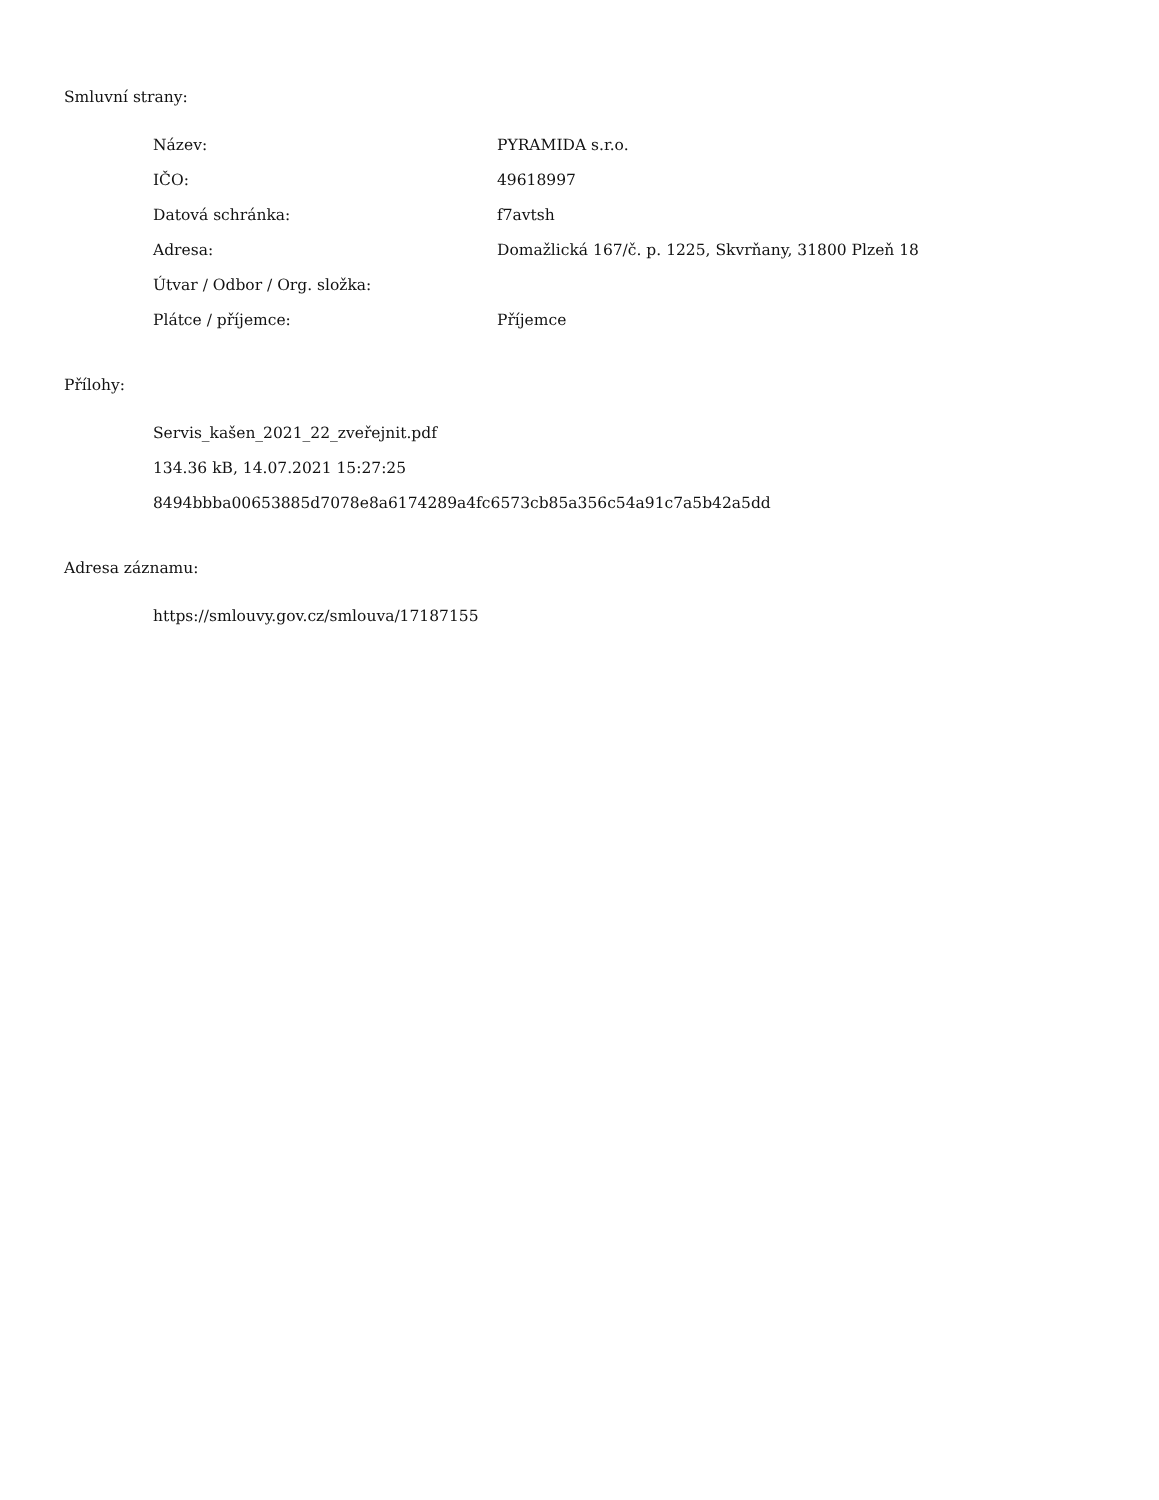Smluvní strany:
| Název: | PYRAMIDA s.r.o. |
| IČO: | 49618997 |
| Datová schránka: | f7avtsh |
| Adresa: | Domažlická 167/č. p. 1225, Skvrňany, 31800 Plzeň 18 |
| Útvar / Odbor / Org. složka: | |
| Plátce / příjemce: | Příjemce |
Přílohy:
Servis_kašen_2021_22_zveřejnit.pdf
134.36 kB, 14.07.2021 15:27:25
8494bbba00653885d7078e8a6174289a4fc6573cb85a356c54a91c7a5b42a5dd
Adresa záznamu:
https://smlouvy.gov.cz/smlouva/17187155